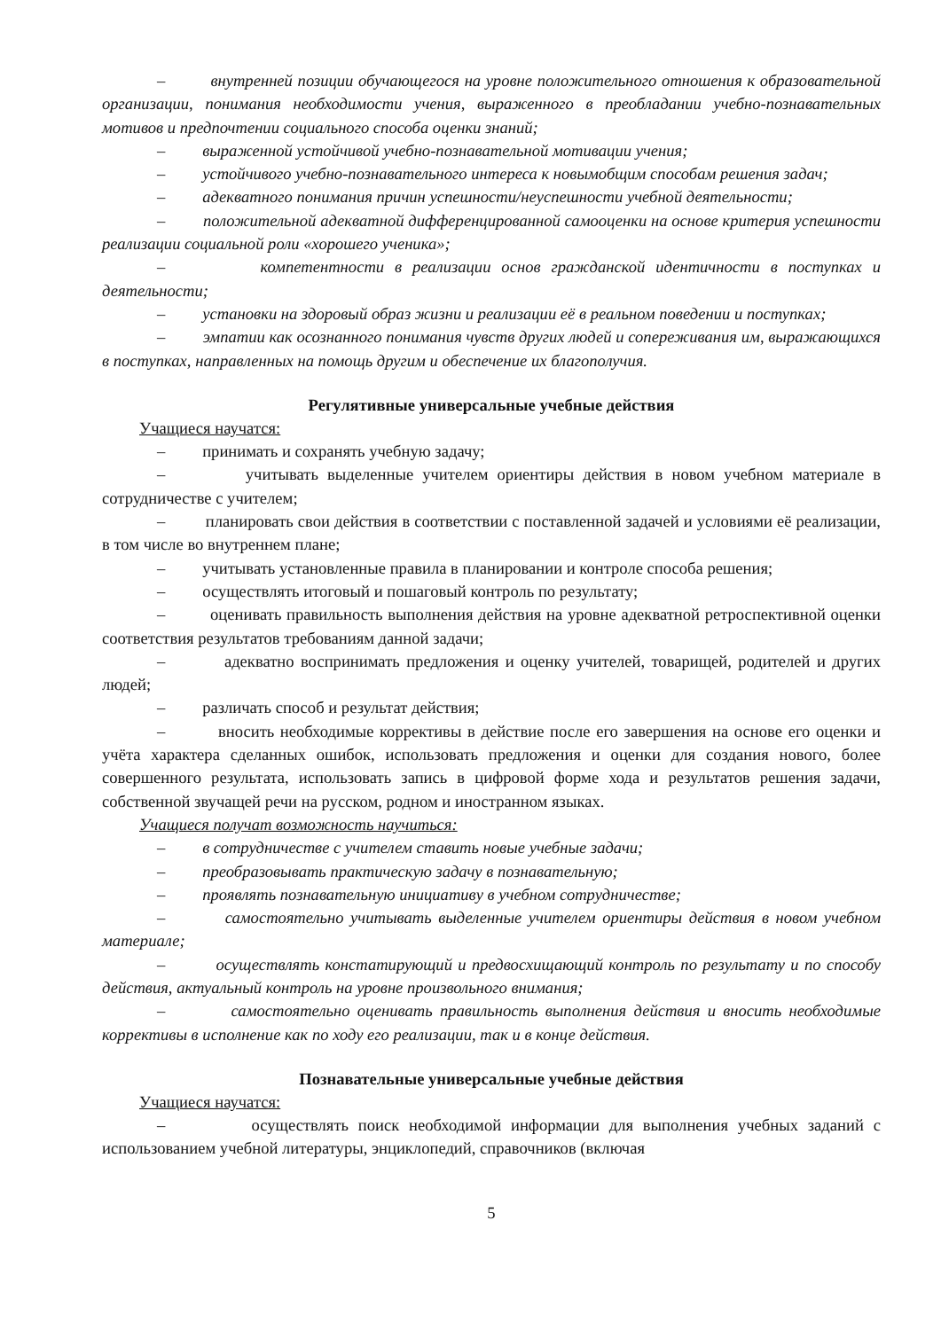– внутренней позиции обучающегося на уровне положительного отношения к образовательной организации, понимания необходимости учения, выраженного в преобладании учебно-познавательных мотивов и предпочтении социального способа оценки знаний;
– выраженной устойчивой учебно-познавательной мотивации учения;
– устойчивого учебно-познавательного интереса к новымобщим способам решения задач;
– адекватного понимания причин успешности/неуспешности учебной деятельности;
– положительной адекватной дифференцированной самооценки на основе критерия успешности реализации социальной роли «хорошего ученика»;
– компетентности в реализации основ гражданской идентичности в поступках и деятельности;
– установки на здоровый образ жизни и реализации её в реальном поведении и поступках;
– эмпатии как осознанного понимания чувств других людей и сопереживания им, выражающихся в поступках, направленных на помощь другим и обеспечение их благополучия.
Регулятивные универсальные учебные действия
Учащиеся научатся:
– принимать и сохранять учебную задачу;
– учитывать выделенные учителем ориентиры действия в новом учебном материале в сотрудничестве с учителем;
– планировать свои действия в соответствии с поставленной задачей и условиями её реализации, в том числе во внутреннем плане;
– учитывать установленные правила в планировании и контроле способа решения;
– осуществлять итоговый и пошаговый контроль по результату;
– оценивать правильность выполнения действия на уровне адекватной ретроспективной оценки соответствия результатов требованиям данной задачи;
– адекватно воспринимать предложения и оценку учителей, товарищей, родителей и других людей;
– различать способ и результат действия;
– вносить необходимые коррективы в действие после его завершения на основе его оценки и учёта характера сделанных ошибок, использовать предложения и оценки для создания нового, более совершенного результата, использовать запись в цифровой форме хода и результатов решения задачи, собственной звучащей речи на русском, родном и иностранном языках.
Учащиеся получат возможность научиться:
– в сотрудничестве с учителем ставить новые учебные задачи;
– преобразовывать практическую задачу в познавательную;
– проявлять познавательную инициативу в учебном сотрудничестве;
– самостоятельно учитывать выделенные учителем ориентиры действия в новом учебном материале;
– осуществлять констатирующий и предвосхищающий контроль по результату и по способу действия, актуальный контроль на уровне произвольного внимания;
– самостоятельно оценивать правильность выполнения действия и вносить необходимые коррективы в исполнение как по ходу его реализации, так и в конце действия.
Познавательные универсальные учебные действия
Учащиеся научатся:
– осуществлять поиск необходимой информации для выполнения учебных заданий с использованием учебной литературы, энциклопедий, справочников (включая
5